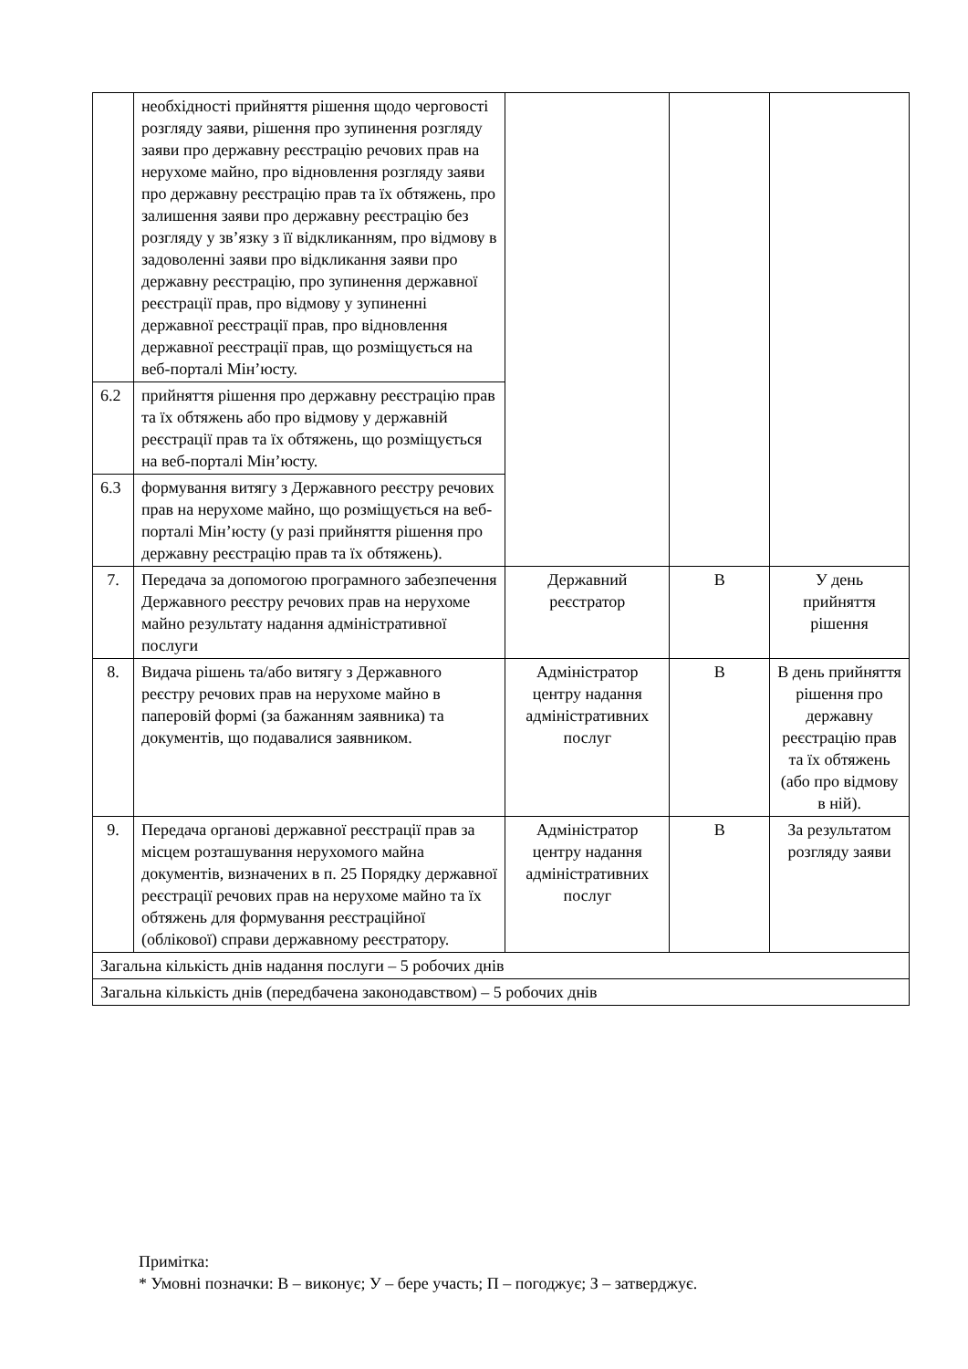| | необхідності прийняття рішення щодо черговості розгляду заяви, рішення про зупинення розгляду заяви про державну реєстрацію речових прав на нерухоме майно, про відновлення розгляду заяви про державну реєстрацію прав та їх обтяжень, про залишення заяви про державну реєстрацію без розгляду у зв’язку з її відкликанням, про відмову в задоволенні заяви про відкликання заяви про державну реєстрацію, про зупинення державної реєстрації прав, про відмову у зупиненні державної реєстрації прав, про відновлення державної реєстрації прав, що розміщується на веб-порталі Мін’юсту. | | | |
| 6.2 | прийняття рішення про державну реєстрацію прав та їх обтяжень або про відмову у державній реєстрації прав та їх обтяжень, що розміщується на веб-порталі Мін’юсту. | | | |
| 6.3 | формування витягу з Державного реєстру речових прав на нерухоме майно, що розміщується на веб-порталі Мін’юсту (у разі прийняття рішення про державну реєстрацію прав та їх обтяжень). | | | |
| 7. | Передача за допомогою програмного забезпечення Державного реєстру речових прав на нерухоме майно результату надання адміністративної послуги | Державний реєстратор | В | У день прийняття рішення |
| 8. | Видача рішень та/або витягу з Державного реєстру речових прав на нерухоме майно в паперовій формі (за бажанням заявника) та документів, що подавалися заявником. | Адміністратор центру надання адміністративних послуг | В | В день прийняття рішення про державну реєстрацію прав та їх обтяжень (або про відмову в ній). |
| 9. | Передача органові державної реєстрації прав за місцем розташування нерухомого майна документів, визначених в п. 25 Порядку державної реєстрації речових прав на нерухоме майно та їх обтяжень для формування реєстраційної (облікової) справи державному реєстратору. | Адміністратор центру надання адміністративних послуг | В | За результатом розгляду заяви |
| Загальна кількість днів надання послуги – 5 робочих днів | | | | |
| Загальна кількість днів (передбачена законодавством) – 5 робочих днів | | | | |
Примітка:
* Умовні позначки: В – виконує; У – бере участь; П – погоджує; З – затверджує.